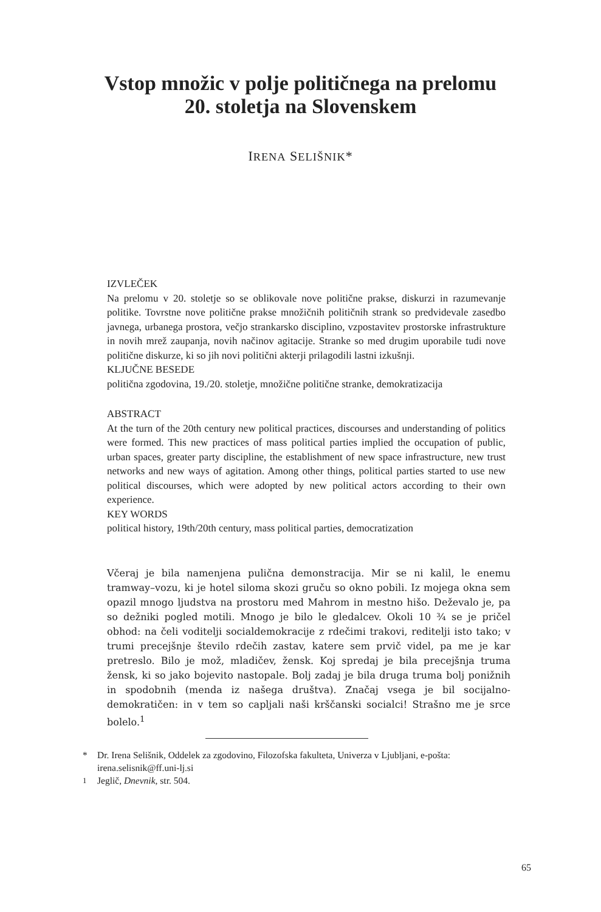Vstop množic v polje političnega na prelomu
20. stoletja na Slovenskem
IRENA SELIŠNIK*
IZVLEČEK
Na prelomu v 20. stoletje so se oblikovale nove politične prakse, diskurzi in razumevanje politike. Tovrstne nove politične prakse množičnih političnih strank so predvidevale zasedbo javnega, urbanega prostora, večjo strankarsko disciplino, vzpostavitev prostorske infrastrukture in novih mrež zaupanja, novih načinov agitacije. Stranke so med drugim uporabile tudi nove politične diskurze, ki so jih novi politični akterji prilagodili lastni izkušnji.
KLJUČNE BESEDE
politična zgodovina, 19./20. stoletje, množične politične stranke, demokratizacija
ABSTRACT
At the turn of the 20th century new political practices, discourses and understanding of politics were formed. This new practices of mass political parties implied the occupation of public, urban spaces, greater party discipline, the establishment of new space infrastructure, new trust networks and new ways of agitation. Among other things, political parties started to use new political discourses, which were adopted by new political actors according to their own experience.
KEY WORDS
political history, 19th/20th century, mass political parties, democratization
Včeraj je bila namenjena pulična demonstracija. Mir se ni kalil, le enemu tramway–vozu, ki je hotel siloma skozi gruču so okno pobili. Iz mojega okna sem opazil mnogo ljudstva na prostoru med Mahrom in mestno hišo. Deževalo je, pa so dežniki pogled motili. Mnogo je bilo le gledalcev. Okoli 10 ¾ se je pričel obhod: na čeli voditelji socialdemokracije z rdečimi trakovi, reditelji isto tako; v trumi precejšnje število rdečih zastav, katere sem prvič videl, pa me je kar pretreslo. Bilo je mož, mladičev, žensk. Koj spredaj je bila precejšnja truma žensk, ki so jako bojevito nastopale. Bolj zadaj je bila druga truma bolj ponižnih in spodobnih (menda iz našega društva). Značaj vsega je bil socijalno-demokratičen: in v tem so capljali naši krščanski socialci! Strašno me je srce bolelo.<sup>1</sup>
* Dr. Irena Selišnik, Oddelek za zgodovino, Filozofska fakulteta, Univerza v Ljubljani, e-pošta: irena.selisnik@ff.uni-lj.si
<sup>1</sup> Jeglič, Dnevnik, str. 504.
65